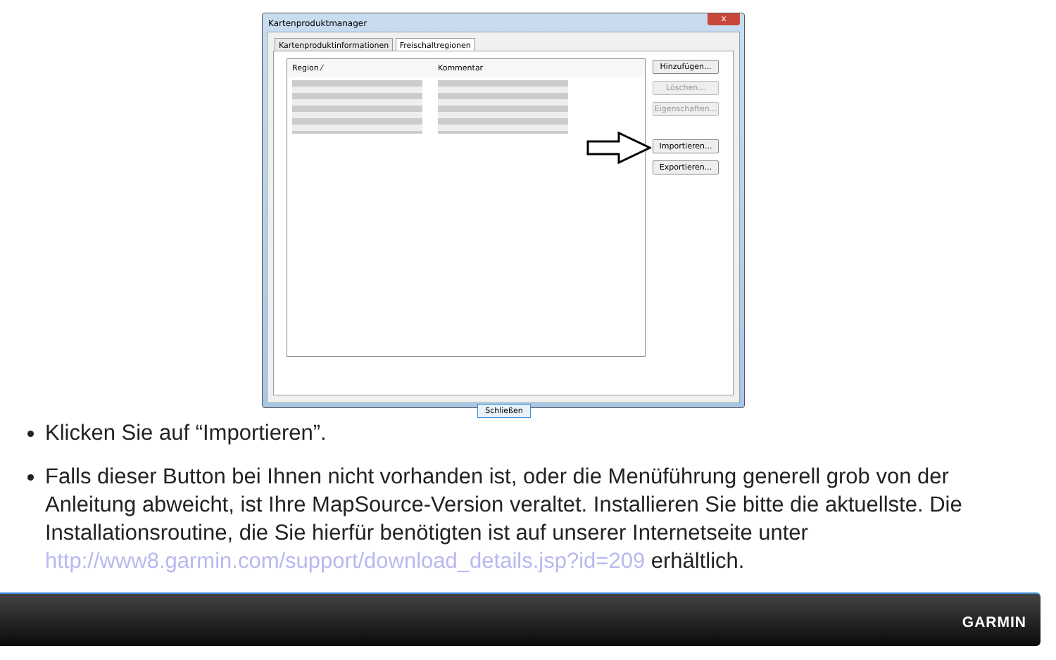Kartenproduktmanager
x
Kartenproduktinformationen Freischaltregionen
Region ⁄ Kommentar Hinzufügen...
Löschen...
Eigenschaften...
Importieren...
Exportieren...
Schließen
Klicken Sie auf “Importieren”.
Falls dieser Button bei Ihnen nicht vorhanden ist, oder die Menüführung generell grob von der Anleitung abweicht, ist Ihre MapSource-Version veraltet. Installieren Sie bitte die aktuellste. Die Installationsroutine, die Sie hierfür benötigten ist auf unserer Internetseite unter http://www8.garmin.com/support/download_details.jsp?id=209 erhältlich.
GARMIN